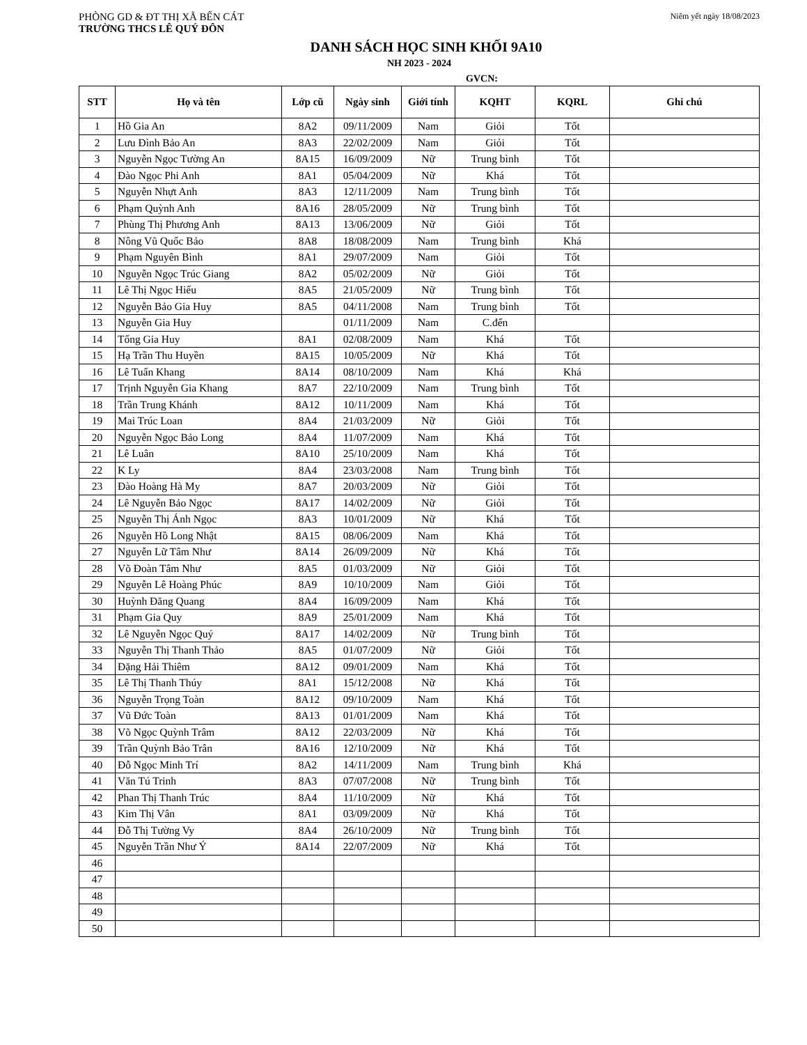PHÒNG GD & ĐT THỊ XÃ BẾN CÁT
TRƯỜNG THCS LÊ QUÝ ĐÔN
Niêm yết ngày 18/08/2023
DANH SÁCH HỌC SINH KHỐI 9A10
NH 2023 - 2024
GVCN:
| STT | Họ và tên | Lớp cũ | Ngày sinh | Giới tính | KQHT | KQRL | Ghi chú |
| --- | --- | --- | --- | --- | --- | --- | --- |
| 1 | Hồ Gia An | 8A2 | 09/11/2009 | Nam | Giỏi | Tốt | |
| 2 | Lưu Đình Bảo An | 8A3 | 22/02/2009 | Nam | Giỏi | Tốt | |
| 3 | Nguyễn Ngọc Tường An | 8A15 | 16/09/2009 | Nữ | Trung bình | Tốt | |
| 4 | Đào Ngọc Phi Anh | 8A1 | 05/04/2009 | Nữ | Khá | Tốt | |
| 5 | Nguyễn Nhựt Anh | 8A3 | 12/11/2009 | Nam | Trung bình | Tốt | |
| 6 | Phạm Quỳnh Anh | 8A16 | 28/05/2009 | Nữ | Trung bình | Tốt | |
| 7 | Phùng Thị Phương Anh | 8A13 | 13/06/2009 | Nữ | Giỏi | Tốt | |
| 8 | Nông Vũ Quốc Bảo | 8A8 | 18/08/2009 | Nam | Trung bình | Khá | |
| 9 | Phạm Nguyên Bình | 8A1 | 29/07/2009 | Nam | Giỏi | Tốt | |
| 10 | Nguyễn Ngọc Trúc Giang | 8A2 | 05/02/2009 | Nữ | Giỏi | Tốt | |
| 11 | Lê Thị Ngọc Hiếu | 8A5 | 21/05/2009 | Nữ | Trung bình | Tốt | |
| 12 | Nguyễn Bảo Gia Huy | 8A5 | 04/11/2008 | Nam | Trung bình | Tốt | |
| 13 | Nguyễn Gia Huy | | 01/11/2009 | Nam | C.đến | | |
| 14 | Tống Gia Huy | 8A1 | 02/08/2009 | Nam | Khá | Tốt | |
| 15 | Hạ Trần Thu Huyền | 8A15 | 10/05/2009 | Nữ | Khá | Tốt | |
| 16 | Lê Tuấn Khang | 8A14 | 08/10/2009 | Nam | Khá | Khá | |
| 17 | Trịnh Nguyễn Gia Khang | 8A7 | 22/10/2009 | Nam | Trung bình | Tốt | |
| 18 | Trần Trung Khánh | 8A12 | 10/11/2009 | Nam | Khá | Tốt | |
| 19 | Mai Trúc Loan | 8A4 | 21/03/2009 | Nữ | Giỏi | Tốt | |
| 20 | Nguyễn Ngọc Bảo Long | 8A4 | 11/07/2009 | Nam | Khá | Tốt | |
| 21 | Lê Luân | 8A10 | 25/10/2009 | Nam | Khá | Tốt | |
| 22 | K Ly | 8A4 | 23/03/2008 | Nam | Trung bình | Tốt | |
| 23 | Đào Hoàng Hà My | 8A7 | 20/03/2009 | Nữ | Giỏi | Tốt | |
| 24 | Lê Nguyễn Bảo Ngọc | 8A17 | 14/02/2009 | Nữ | Giỏi | Tốt | |
| 25 | Nguyễn Thị Ánh Ngọc | 8A3 | 10/01/2009 | Nữ | Khá | Tốt | |
| 26 | Nguyễn Hồ Long Nhật | 8A15 | 08/06/2009 | Nam | Khá | Tốt | |
| 27 | Nguyễn Lữ Tâm Như | 8A14 | 26/09/2009 | Nữ | Khá | Tốt | |
| 28 | Võ Đoàn Tâm Như | 8A5 | 01/03/2009 | Nữ | Giỏi | Tốt | |
| 29 | Nguyễn Lê Hoàng Phúc | 8A9 | 10/10/2009 | Nam | Giỏi | Tốt | |
| 30 | Huỳnh Đăng Quang | 8A4 | 16/09/2009 | Nam | Khá | Tốt | |
| 31 | Phạm Gia Quy | 8A9 | 25/01/2009 | Nam | Khá | Tốt | |
| 32 | Lê Nguyễn Ngọc Quý | 8A17 | 14/02/2009 | Nữ | Trung bình | Tốt | |
| 33 | Nguyễn Thị Thanh Thảo | 8A5 | 01/07/2009 | Nữ | Giỏi | Tốt | |
| 34 | Đặng Hải Thiêm | 8A12 | 09/01/2009 | Nam | Khá | Tốt | |
| 35 | Lê Thị Thanh Thúy | 8A1 | 15/12/2008 | Nữ | Khá | Tốt | |
| 36 | Nguyễn Trọng Toàn | 8A12 | 09/10/2009 | Nam | Khá | Tốt | |
| 37 | Vũ Đức Toàn | 8A13 | 01/01/2009 | Nam | Khá | Tốt | |
| 38 | Võ Ngọc Quỳnh Trâm | 8A12 | 22/03/2009 | Nữ | Khá | Tốt | |
| 39 | Trần Quỳnh Bảo Trân | 8A16 | 12/10/2009 | Nữ | Khá | Tốt | |
| 40 | Đỗ Ngọc Minh Trí | 8A2 | 14/11/2009 | Nam | Trung bình | Khá | |
| 41 | Văn Tú Trinh | 8A3 | 07/07/2008 | Nữ | Trung bình | Tốt | |
| 42 | Phan Thị Thanh Trúc | 8A4 | 11/10/2009 | Nữ | Khá | Tốt | |
| 43 | Kim Thị Vân | 8A1 | 03/09/2009 | Nữ | Khá | Tốt | |
| 44 | Đỗ Thị Tường Vy | 8A4 | 26/10/2009 | Nữ | Trung bình | Tốt | |
| 45 | Nguyễn Trần Như Ý | 8A14 | 22/07/2009 | Nữ | Khá | Tốt | |
| 46 | | | | | | | |
| 47 | | | | | | | |
| 48 | | | | | | | |
| 49 | | | | | | | |
| 50 | | | | | | | |